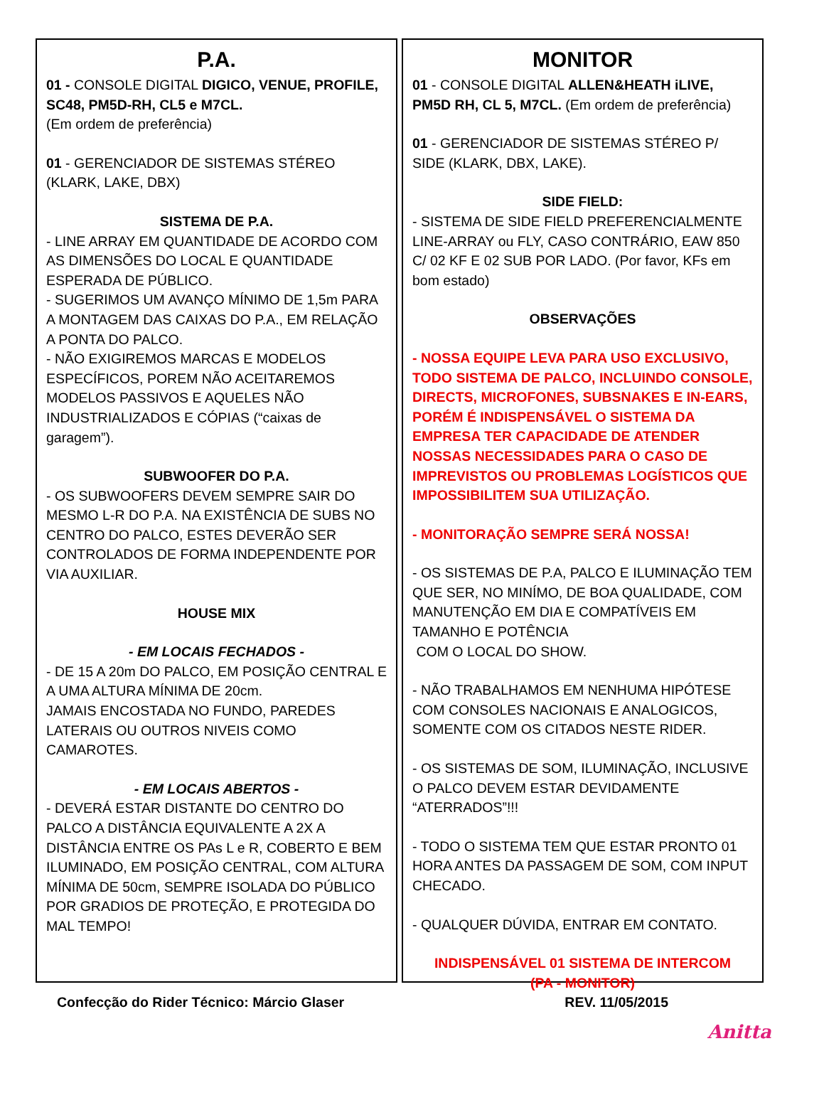P.A.
01 - CONSOLE DIGITAL DIGICO, VENUE, PROFILE, SC48, PM5D-RH, CL5 e M7CL.
(Em ordem de preferência)
01 - GERENCIADOR DE SISTEMAS STÉREO
(KLARK, LAKE, DBX)
SISTEMA DE P.A.
- LINE ARRAY EM QUANTIDADE DE ACORDO COM AS DIMENSÕES DO LOCAL E QUANTIDADE ESPERADA DE PÚBLICO.
- SUGERIMOS UM AVANÇO MÍNIMO DE 1,5m PARA A MONTAGEM DAS CAIXAS DO P.A., EM RELAÇÃO A PONTA DO PALCO.
- NÃO EXIGIREMOS MARCAS E MODELOS ESPECÍFICOS, POREM NÃO ACEITAREMOS MODELOS PASSIVOS E AQUELES NÃO INDUSTRIALIZADOS E CÓPIAS (“caixas de garagem”).
SUBWOOFER DO P.A.
- OS SUBWOOFERS DEVEM SEMPRE SAIR DO MESMO L-R DO P.A. NA EXISTÊNCIA DE SUBS NO CENTRO DO PALCO, ESTES DEVERÃO SER CONTROLADOS DE FORMA INDEPENDENTE POR VIA AUXILIAR.
HOUSE MIX
- EM LOCAIS FECHADOS -
- DE 15 A 20m DO PALCO, EM POSIÇÃO CENTRAL E A UMA ALTURA MÍNIMA DE 20cm.
JAMAIS ENCOSTADA NO FUNDO, PAREDES LATERAIS OU OUTROS NIVEIS COMO CAMAROTES.
- EM LOCAIS ABERTOS -
- DEVERÁ ESTAR DISTANTE DO CENTRO DO PALCO A DISTÂNCIA EQUIVALENTE A 2X A DISTÂNCIA ENTRE OS PAs L e R, COBERTO E BEM ILUMINADO, EM POSIÇÃO CENTRAL, COM ALTURA MÍNIMA DE 50cm, SEMPRE ISOLADA DO PÚBLICO POR GRADIOS DE PROTEÇÃO, E PROTEGIDA DO MAL TEMPO!
MONITOR
01 - CONSOLE DIGITAL ALLEN&HEATH iLIVE, PM5D RH, CL 5, M7CL. (Em ordem de preferência)
01 - GERENCIADOR DE SISTEMAS STÉREO P/ SIDE (KLARK, DBX, LAKE).
SIDE FIELD:
- SISTEMA DE SIDE FIELD PREFERENCIALMENTE LINE-ARRAY ou FLY, CASO CONTRÁRIO, EAW 850 C/ 02 KF E 02 SUB POR LADO. (Por favor, KFs em bom estado)
OBSERVAÇÕES
- NOSSA EQUIPE LEVA PARA USO EXCLUSIVO, TODO SISTEMA DE PALCO, INCLUINDO CONSOLE, DIRECTS, MICROFONES, SUBSNAKES E IN-EARS, PORÉM É INDISPENSÁVEL O SISTEMA DA EMPRESA TER CAPACIDADE DE ATENDER NOSSAS NECESSIDADES PARA O CASO DE IMPREVISTOS OU PROBLEMAS LOGÍSTICOS QUE IMPOSSIBILITEM SUA UTILIZAÇÃO.
- MONITORAÇÃO SEMPRE SERÁ NOSSA!
- OS SISTEMAS DE P.A, PALCO E ILUMINAÇÃO TEM QUE SER, NO MINÍMO, DE BOA QUALIDADE, COM MANUTENÇÃO EM DIA E COMPATÍVEIS EM TAMANHO E POTÊNCIA
COM O LOCAL DO SHOW.
- NÃO TRABALHAMOS EM NENHUMA HIPÓTESE COM CONSOLES NACIONAIS E ANALOGICOS, SOMENTE COM OS CITADOS NESTE RIDER.
- OS SISTEMAS DE SOM, ILUMINAÇÃO, INCLUSIVE O PALCO DEVEM ESTAR DEVIDAMENTE “ATERRADOS”!!!
- TODO O SISTEMA TEM QUE ESTAR PRONTO 01 HORA ANTES DA PASSAGEM DE SOM, COM INPUT CHECADO.
- QUALQUER DÚVIDA, ENTRAR EM CONTATO.
INDISPENSÁVEL 01 SISTEMA DE INTERCOM
(PA - MONITOR)
Confecção do Rider Técnico: Márcio Glaser REV. 11/05/2015
Anitta